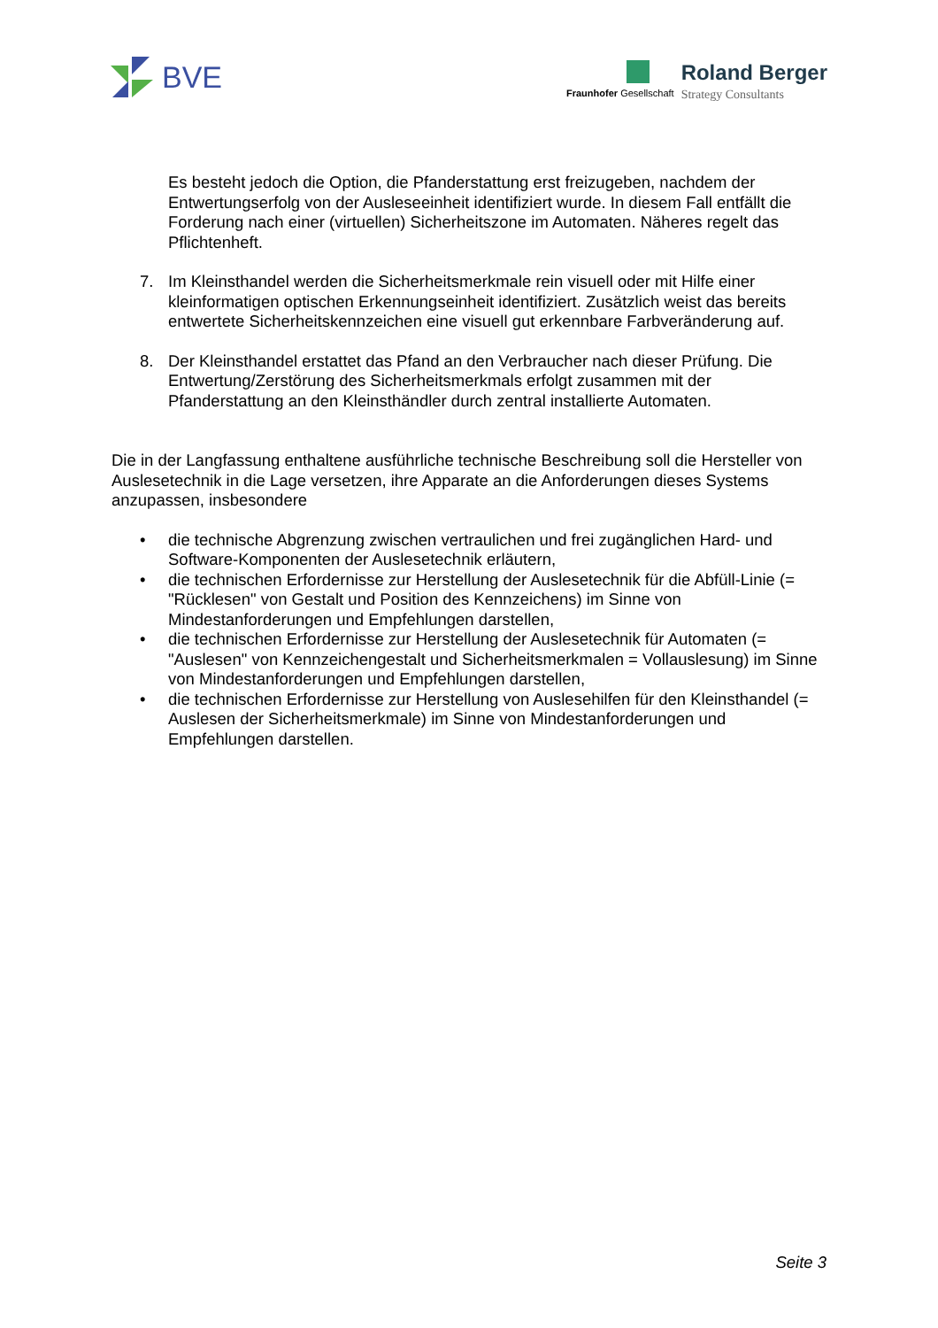BVE Fraunhofer Gesellschaft
Roland Berger
Strategy Consultants
Es besteht jedoch die Option, die Pfanderstattung erst freizugeben, nachdem der Entwertungserfolg von der Ausleseeinheit identifiziert wurde. In diesem Fall entfällt die Forderung nach einer (virtuellen) Sicherheitszone im Automaten. Näheres regelt das Pflichtenheft.
7. Im Kleinsthandel werden die Sicherheitsmerkmale rein visuell oder mit Hilfe einer kleinformatigen optischen Erkennungseinheit identifiziert. Zusätzlich weist das bereits entwertete Sicherheitskennzeichen eine visuell gut erkennbare Farbveränderung auf.
8. Der Kleinsthandel erstattet das Pfand an den Verbraucher nach dieser Prüfung. Die Entwertung/Zerstörung des Sicherheitsmerkmals erfolgt zusammen mit der Pfanderstattung an den Kleinsthändler durch zentral installierte Automaten.
Die in der Langfassung enthaltene ausführliche technische Beschreibung soll die Hersteller von Auslesetechnik in die Lage versetzen, ihre Apparate an die Anforderungen dieses Systems anzupassen, insbesondere
• die technische Abgrenzung zwischen vertraulichen und frei zugänglichen Hard- und Software-Komponenten der Auslesetechnik erläutern,
• die technischen Erfordernisse zur Herstellung der Auslesetechnik für die Abfüll-Linie (= "Rücklesen" von Gestalt und Position des Kennzeichens) im Sinne von Mindestanforderungen und Empfehlungen darstellen,
• die technischen Erfordernisse zur Herstellung der Auslesetechnik für Automaten (= "Auslesen" von Kennzeichengestalt und Sicherheitsmerkmalen = Vollauslesung) im Sinne von Mindestanforderungen und Empfehlungen darstellen,
• die technischen Erfordernisse zur Herstellung von Auslesehilfen für den Kleinsthandel (= Auslesen der Sicherheitsmerkmale) im Sinne von Mindestanforderungen und Empfehlungen darstellen.
Seite 3